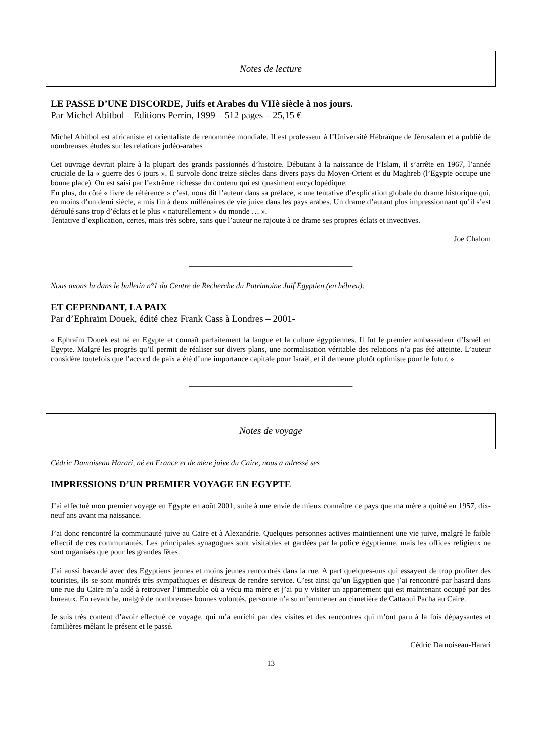Notes de lecture
LE PASSE D’UNE DISCORDE, Juifs et Arabes du VIIè siècle à nos jours.
Par Michel Abitbol – Editions Perrin, 1999 – 512 pages – 25,15 €
Michel Abitbol est africaniste et orientaliste de renommée mondiale. Il est professeur à l’Université Hébraïque de Jérusalem et a publié de nombreuses études sur les relations judéo-arabes
Cet ouvrage devrait plaire à la plupart des grands passionnés d’histoire. Débutant à la naissance de l’Islam, il s’arrête en 1967, l’année cruciale de la « guerre des 6 jours ». Il survole donc treize siècles dans divers pays du Moyen-Orient et du Maghreb (l’Egypte occupe une bonne place). On est saisi par l’extrême richesse du contenu qui est quasiment encyclopédique.
En plus, du côté « livre de référence » c’est, nous dit l’auteur dans sa préface, « une tentative d’explication globale du drame historique qui, en moins d’un demi siècle, a mis fin à deux millénaires de vie juive dans les pays arabes. Un drame d’autant plus impressionnant qu’il s’est déroulé sans trop d’éclats et le plus « naturellement » du monde … ».
Tentative d’explication, certes, mais très sobre, sans que l’auteur ne rajoute à ce drame ses propres éclats et invectives.
Joe Chalom
__________________________________________
Nous avons lu dans le bulletin n°1 du Centre de Recherche du Patrimoine Juif Egyptien (en hébreu):
ET CEPENDANT, LA PAIX
Par d’Ephraïm Douek, édité chez Frank Cass à Londres – 2001-
« Ephraïm Douek est né en Egypte et connaît parfaitement la langue et la culture égyptiennes. Il fut le premier ambassadeur d’Israël en Egypte. Malgré les progrès qu’il permit de réaliser sur divers plans, une normalisation véritable des relations n’a pas été atteinte. L’auteur considère toutefois que l’accord de paix a été d’une importance capitale pour Israël, et il demeure plutôt optimiste pour le futur. »
__________________________________________
Notes de voyage
Cédric Damoiseau Harari, né en France et de mère juive du Caire, nous a adressé ses
IMPRESSIONS D’UN PREMIER VOYAGE EN EGYPTE
J’ai effectué mon premier voyage en Egypte en août 2001, suite à une envie de mieux connaître ce pays que ma mère a quitté en 1957, dix-neuf ans avant ma naissance.
J’ai donc rencontré la communauté juive au Caire et à Alexandrie. Quelques personnes actives maintiennent une vie juive, malgré le faible effectif de ces communautés. Les principales synagogues sont visitables et gardées par la police égyptienne, mais les offices religieux ne sont organisés que pour les grandes fêtes.
J’ai aussi bavardé avec des Egyptiens jeunes et moins jeunes rencontrés dans la rue. A part quelques-uns qui essayent de trop profiter des touristes, ils se sont montrés très sympathiques et désireux de rendre service. C’est ainsi qu’un Egyptien que j’ai rencontré par hasard dans une rue du Caire m’a aidé à retrouver l’immeuble où a vécu ma mère et j’ai pu y visiter un appartement qui est maintenant occupé par des bureaux. En revanche, malgré de nombreuses bonnes volontés, personne n’a su m’emmener au cimetière de Cattaoui Pacha au Caire.
Je suis très content d’avoir effectué ce voyage, qui m’a enrichi par des visites et des rencontres qui m’ont paru à la fois dépaysantes et familières mêlant le présent et le passé.
Cédric Damoiseau-Harari
13